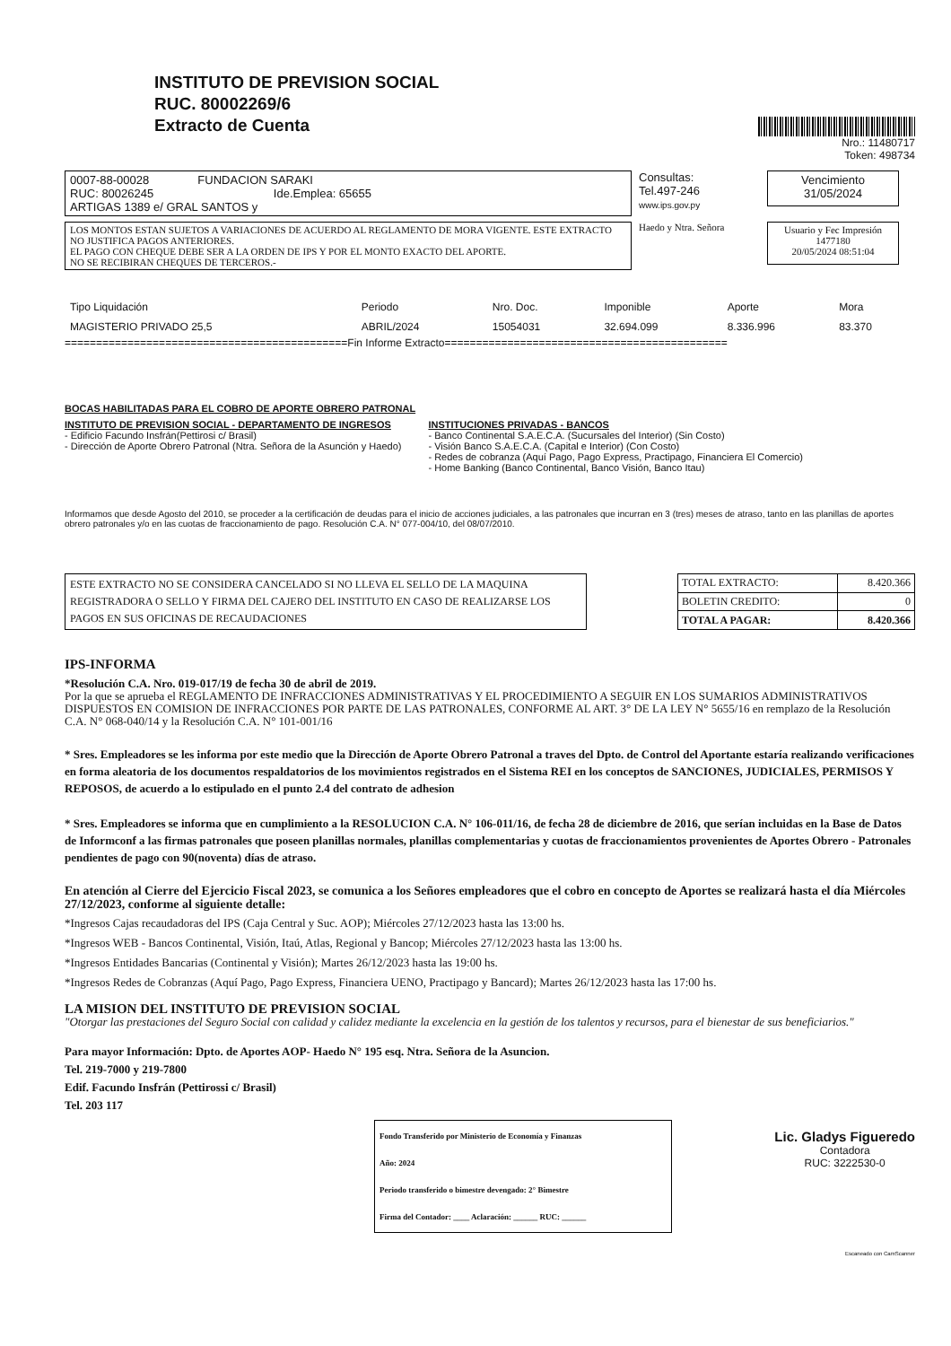INSTITUTO DE PREVISION SOCIAL
RUC. 80002269/6
Extracto de Cuenta
Nro.: 11480717
Token: 498734
0007-88-00028 FUNDACION SARAKI
RUC: 80026245 Ide.Emplea: 65655
ARTIGAS 1389 e/ GRAL SANTOS y
Consultas:
Tel.497-246
www.ips.gov.py
Vencimiento
31/05/2024
LOS MONTOS ESTAN SUJETOS A VARIACIONES DE ACUERDO AL REGLAMENTO DE MORA VIGENTE. ESTE EXTRACTO NO JUSTIFICA PAGOS ANTERIORES.
EL PAGO CON CHEQUE DEBE SER A LA ORDEN DE IPS Y POR EL MONTO EXACTO DEL APORTE.
NO SE RECIBIRAN CHEQUES DE TERCEROS.-
Haedo y Ntra. Señora
Usuario y Fec Impresión
1477180
20/05/2024 08:51:04
| Tipo Liquidación | Periodo | Nro. Doc. | Imponible | Aporte | Mora |
| --- | --- | --- | --- | --- | --- |
| MAGISTERIO PRIVADO 25,5 | ABRIL/2024 | 15054031 | 32.694.099 | 8.336.996 | 83.370 |
=============================================Fin Informe Extracto=============================================
BOCAS HABILITADAS PARA EL COBRO DE APORTE OBRERO PATRONAL
INSTITUTO DE PREVISION SOCIAL - DEPARTAMENTO DE INGRESOS
- Edificio Facundo Insfrán(Pettirosi c/ Brasil)
- Dirección de Aporte Obrero Patronal (Ntra. Señora de la Asunción y Haedo)
INSTITUCIONES PRIVADAS - BANCOS
- Banco Continental S.A.E.C.A. (Sucursales del Interior) (Sin Costo)
- Visión Banco S.A.E.C.A. (Capital e Interior) (Con Costo)
- Redes de cobranza (Aquí Pago, Pago Express, Practipago, Financiera El Comercio)
- Home Banking (Banco Continental, Banco Visión, Banco Itau)
Informamos que desde Agosto del 2010, se proceder a la certificación de deudas para el inicio de acciones judiciales, a las patronales que incurran en 3 (tres) meses de atraso, tanto en las planillas de aportes obrero patronales y/o en las cuotas de fraccionamiento de pago. Resolución C.A. N° 077-004/10, del 08/07/2010.
ESTE EXTRACTO NO SE CONSIDERA CANCELADO SI NO LLEVA EL SELLO DE LA MAQUINA REGISTRADORA O SELLO Y FIRMA DEL CAJERO DEL INSTITUTO EN CASO DE REALIZARSE LOS PAGOS EN SUS OFICINAS DE RECAUDACIONES
| TOTAL EXTRACTO: | 8.420.366 |
| BOLETIN CREDITO: | 0 |
| TOTAL A PAGAR: | 8.420.366 |
IPS-INFORMA
*Resolución C.A. Nro. 019-017/19 de fecha 30 de abril de 2019.
Por la que se aprueba el REGLAMENTO DE INFRACCIONES ADMINISTRATIVAS Y EL PROCEDIMIENTO A SEGUIR EN LOS SUMARIOS ADMINISTRATIVOS DISPUESTOS EN COMISION DE INFRACCIONES POR PARTE DE LAS PATRONALES, CONFORME AL ART. 3° DE LA LEY N° 5655/16 en remplazo de la Resolución C.A. N° 068-040/14 y la Resolución C.A. N° 101-001/16
* Sres. Empleadores se les informa por este medio que la Dirección de Aporte Obrero Patronal a traves del Dpto. de Control del Aportante estaría realizando verificaciones en forma aleatoria de los documentos respaldatorios de los movimientos registrados en el Sistema REI en los conceptos de SANCIONES, JUDICIALES, PERMISOS Y REPOSOS, de acuerdo a lo estipulado en el punto 2.4 del contrato de adhesion
* Sres. Empleadores se informa que en cumplimiento a la RESOLUCION C.A. N° 106-011/16, de fecha 28 de diciembre de 2016, que serían incluidas en la Base de Datos de Informconf a las firmas patronales que poseen planillas normales, planillas complementarias y cuotas de fraccionamientos provenientes de Aportes Obrero - Patronales pendientes de pago con 90(noventa) días de atraso.
En atención al Cierre del Ejercicio Fiscal 2023, se comunica a los Señores empleadores que el cobro en concepto de Aportes se realizará hasta el día Miércoles 27/12/2023, conforme al siguiente detalle:
*Ingresos Cajas recaudadoras del IPS (Caja Central y Suc. AOP); Miércoles 27/12/2023 hasta las 13:00 hs.
*Ingresos WEB - Bancos Continental, Visión, Itaú, Atlas, Regional y Bancop; Miércoles 27/12/2023 hasta las 13:00 hs.
*Ingresos Entidades Bancarias (Continental y Visión); Martes 26/12/2023 hasta las 19:00 hs.
*Ingresos Redes de Cobranzas (Aquí Pago, Pago Express, Financiera UENO, Practipago y Bancard); Martes 26/12/2023 hasta las 17:00 hs.
LA MISION DEL INSTITUTO DE PREVISION SOCIAL
"Otorgar las prestaciones del Seguro Social con calidad y calidez mediante la excelencia en la gestión de los talentos y recursos, para el bienestar de sus beneficiarios."
Para mayor Información: Dpto. de Aportes AOP- Haedo N° 195 esq. Ntra. Señora de la Asuncion.
Tel. 219-7000 y 219-7800
Edif. Facundo Insfrán (Pettirossi c/ Brasil)
Tel. 203 117
Fondo Transferido por Ministerio de Economía y Finanzas
Año: 2024
Periodo transferido o bimestre devengado: 2° Bimestre
Firma del Contador: ____ Aclaración: ______ RUC: ______
Lic. Gladys Figueredo
Contadora
RUC: 3222530-0
Escaneado con CamScanner